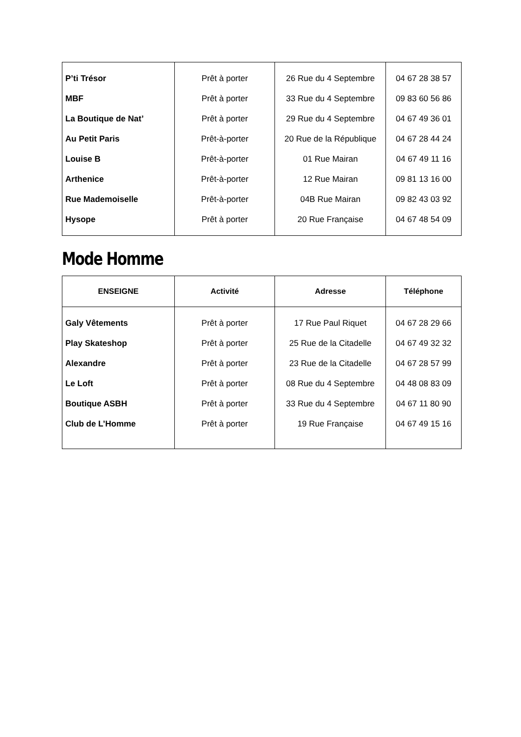| P’ti Trésor | Prêt à porter | 26 Rue du 4 Septembre | 04 67 28 38 57 |
| MBF | Prêt à porter | 33 Rue du 4 Septembre | 09 83 60 56 86 |
| La Boutique de Nat’ | Prêt à porter | 29 Rue du 4 Septembre | 04 67 49 36 01 |
| Au Petit Paris | Prêt-à-porter | 20 Rue de la République | 04 67 28 44 24 |
| Louise B | Prêt-à-porter | 01 Rue Mairan | 04 67 49 11 16 |
| Arthenice | Prêt-à-porter | 12 Rue Mairan | 09 81 13 16 00 |
| Rue Mademoiselle | Prêt-à-porter | 04B Rue Mairan | 09 82 43 03 92 |
| Hysope | Prêt à porter | 20 Rue Française | 04 67 48 54 09 |
Mode Homme
| ENSEIGNE | Activité | Adresse | Téléphone |
| --- | --- | --- | --- |
| Galy Vêtements | Prêt à porter | 17 Rue Paul Riquet | 04 67 28 29 66 |
| Play Skateshop | Prêt à porter | 25 Rue de la Citadelle | 04 67 49 32 32 |
| Alexandre | Prêt à porter | 23 Rue de la Citadelle | 04 67 28 57 99 |
| Le Loft | Prêt à porter | 08 Rue du 4 Septembre | 04 48 08 83 09 |
| Boutique ASBH | Prêt à porter | 33 Rue du 4 Septembre | 04 67 11 80 90 |
| Club de L’Homme | Prêt à porter | 19 Rue Française | 04 67 49 15 16 |